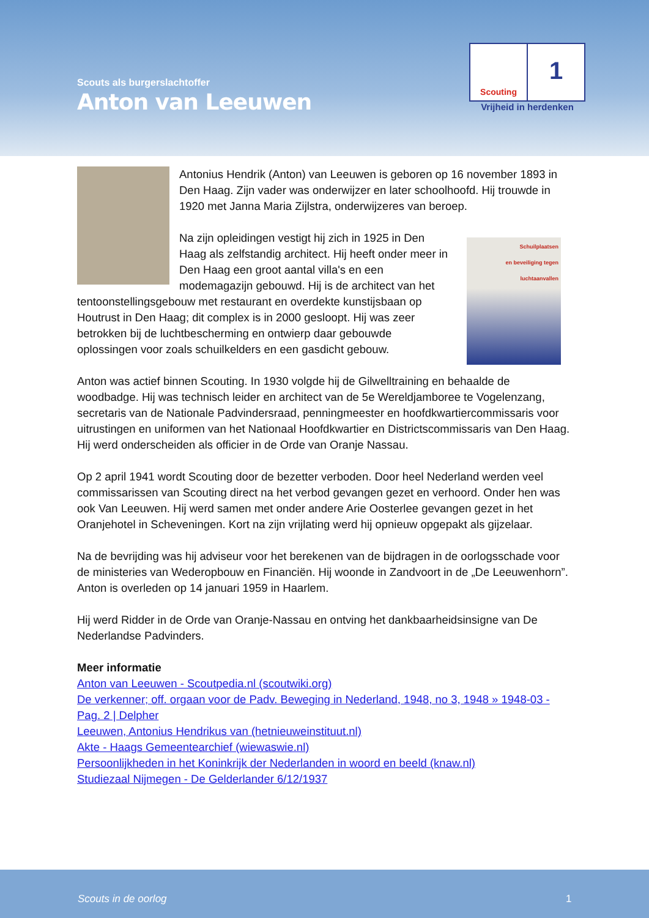Scouts als burgerslachtoffer
Anton van Leeuwen
Scouting
1
Vrijheid in herdenken
Antonius Hendrik (Anton) van Leeuwen is geboren op 16 november 1893 in Den Haag. Zijn vader was onderwijzer en later schoolhoofd. Hij trouwde in 1920 met Janna Maria Zijlstra, onderwijzeres van beroep.
Schuilplaatsen
en beveiliging tegen
luchtaanvallen
Na zijn opleidingen vestigt hij zich in 1925 in Den Haag als zelfstandig architect. Hij heeft onder meer in Den Haag een groot aantal villa's en een modemagazijn gebouwd. Hij is de architect van het tentoonstellingsgebouw met restaurant en overdekte kunstijsbaan op Houtrust in Den Haag; dit complex is in 2000 gesloopt. Hij was zeer betrokken bij de luchtbescherming en ontwierp daar gebouwde oplossingen voor zoals schuilkelders en een gasdicht gebouw.
Anton was actief binnen Scouting. In 1930 volgde hij de Gilwelltraining en behaalde de woodbadge. Hij was technisch leider en architect van de 5e Wereldjamboree te Vogelenzang, secretaris van de Nationale Padvindersraad, penningmeester en hoofdkwartiercommissaris voor uitrustingen en uniformen van het Nationaal Hoofdkwartier en Districtscommissaris van Den Haag. Hij werd onderscheiden als officier in de Orde van Oranje Nassau.
Op 2 april 1941 wordt Scouting door de bezetter verboden. Door heel Nederland werden veel commissarissen van Scouting direct na het verbod gevangen gezet en verhoord. Onder hen was ook Van Leeuwen. Hij werd samen met onder andere Arie Oosterlee gevangen gezet in het Oranjehotel in Scheveningen. Kort na zijn vrijlating werd hij opnieuw opgepakt als gijzelaar.
Na de bevrijding was hij adviseur voor het berekenen van de bijdragen in de oorlogsschade voor de ministeries van Wederopbouw en Financiën. Hij woonde in Zandvoort in de „De Leeuwenhorn”. Anton is overleden op 14 januari 1959 in Haarlem.
Hij werd Ridder in de Orde van Oranje-Nassau en ontving het dankbaarheidsinsigne van De Nederlandse Padvinders.
Meer informatie
Anton van Leeuwen - Scoutpedia.nl (scoutwiki.org)
De verkenner; off. orgaan voor de Padv. Beweging in Nederland, 1948, no 3, 1948 » 1948-03 - Pag. 2 | Delpher
Leeuwen, Antonius Hendrikus van (hetnieuweinstituut.nl)
Akte - Haags Gemeentearchief (wiewaswie.nl)
Persoonlijkheden in het Koninkrijk der Nederlanden in woord en beeld (knaw.nl)
Studiezaal Nijmegen - De Gelderlander 6/12/1937
Scouts in de oorlog 1